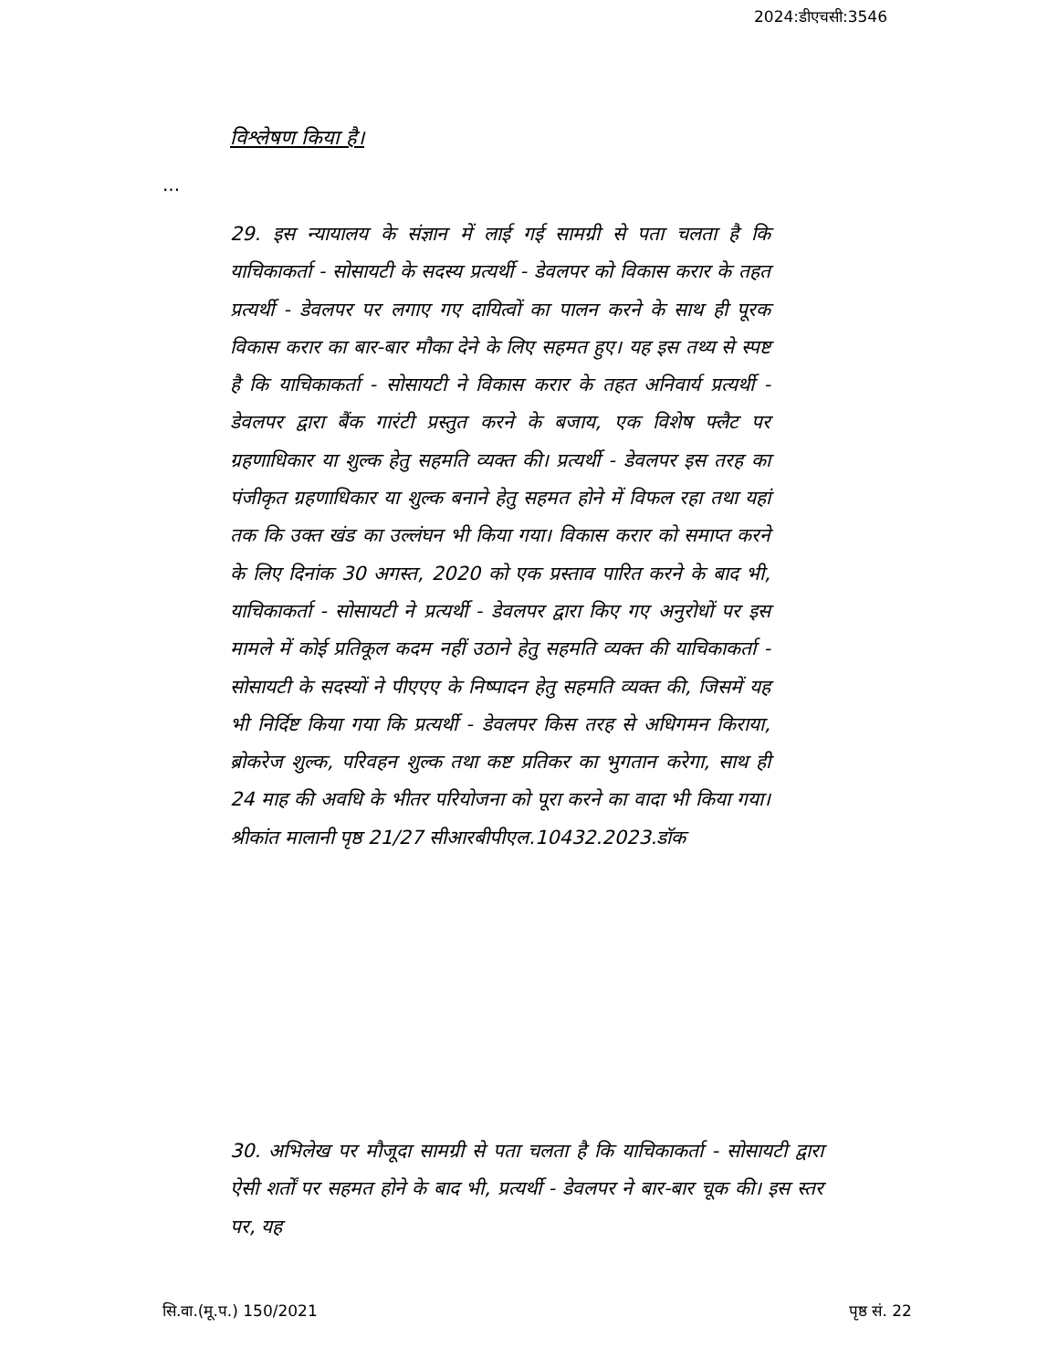2024:डीएचसी:3546
विश्लेषण किया है।
...
29. इस न्यायालय के संज्ञान में लाई गई सामग्री से पता चलता है कि याचिकाकर्ता - सोसायटी के सदस्य प्रत्यर्थी - डेवलपर को विकास करार के तहत प्रत्यर्थी - डेवलपर पर लगाए गए दायित्वों का पालन करने के साथ ही पूरक विकास करार का बार-बार मौका देने के लिए सहमत हुए। यह इस तथ्य से स्पष्ट है कि याचिकाकर्ता - सोसायटी ने विकास करार के तहत अनिवार्य प्रत्यर्थी - डेवलपर द्वारा बैंक गारंटी प्रस्तुत करने के बजाय, एक विशेष फ्लैट पर ग्रहणाधिकार या शुल्क हेतु सहमति व्यक्त की। प्रत्यर्थी - डेवलपर इस तरह का पंजीकृत ग्रहणाधिकार या शुल्क बनाने हेतु सहमत होने में विफल रहा तथा यहां तक कि उक्त खंड का उल्लंघन भी किया गया। विकास करार को समाप्त करने के लिए दिनांक 30 अगस्त, 2020 को एक प्रस्ताव पारित करने के बाद भी, याचिकाकर्ता - सोसायटी ने प्रत्यर्थी - डेवलपर द्वारा किए गए अनुरोधों पर इस मामले में कोई प्रतिकूल कदम नहीं उठाने हेतु सहमति व्यक्त की याचिकाकर्ता - सोसायटी के सदस्यों ने पीएएए के निष्पादन हेतु सहमति व्यक्त की, जिसमें यह भी निर्दिष्ट किया गया कि प्रत्यर्थी - डेवलपर किस तरह से अधिगमन किराया, ब्रोकरेज शुल्क, परिवहन शुल्क तथा कष्ट प्रतिकर का भुगतान करेगा, साथ ही 24 माह की अवधि के भीतर परियोजना को पूरा करने का वादा भी किया गया। श्रीकांत मालानी पृष्ठ 21/27 सीआरबीपीएल.10432.2023.डॉक
30. अभिलेख पर मौजूदा सामग्री से पता चलता है कि याचिकाकर्ता - सोसायटी द्वारा ऐसी शर्तों पर सहमत होने के बाद भी, प्रत्यर्थी - डेवलपर ने बार-बार चूक की। इस स्तर पर, यह
सि.वा.(मू.प.) 150/2021 पृष्ठ सं. 22